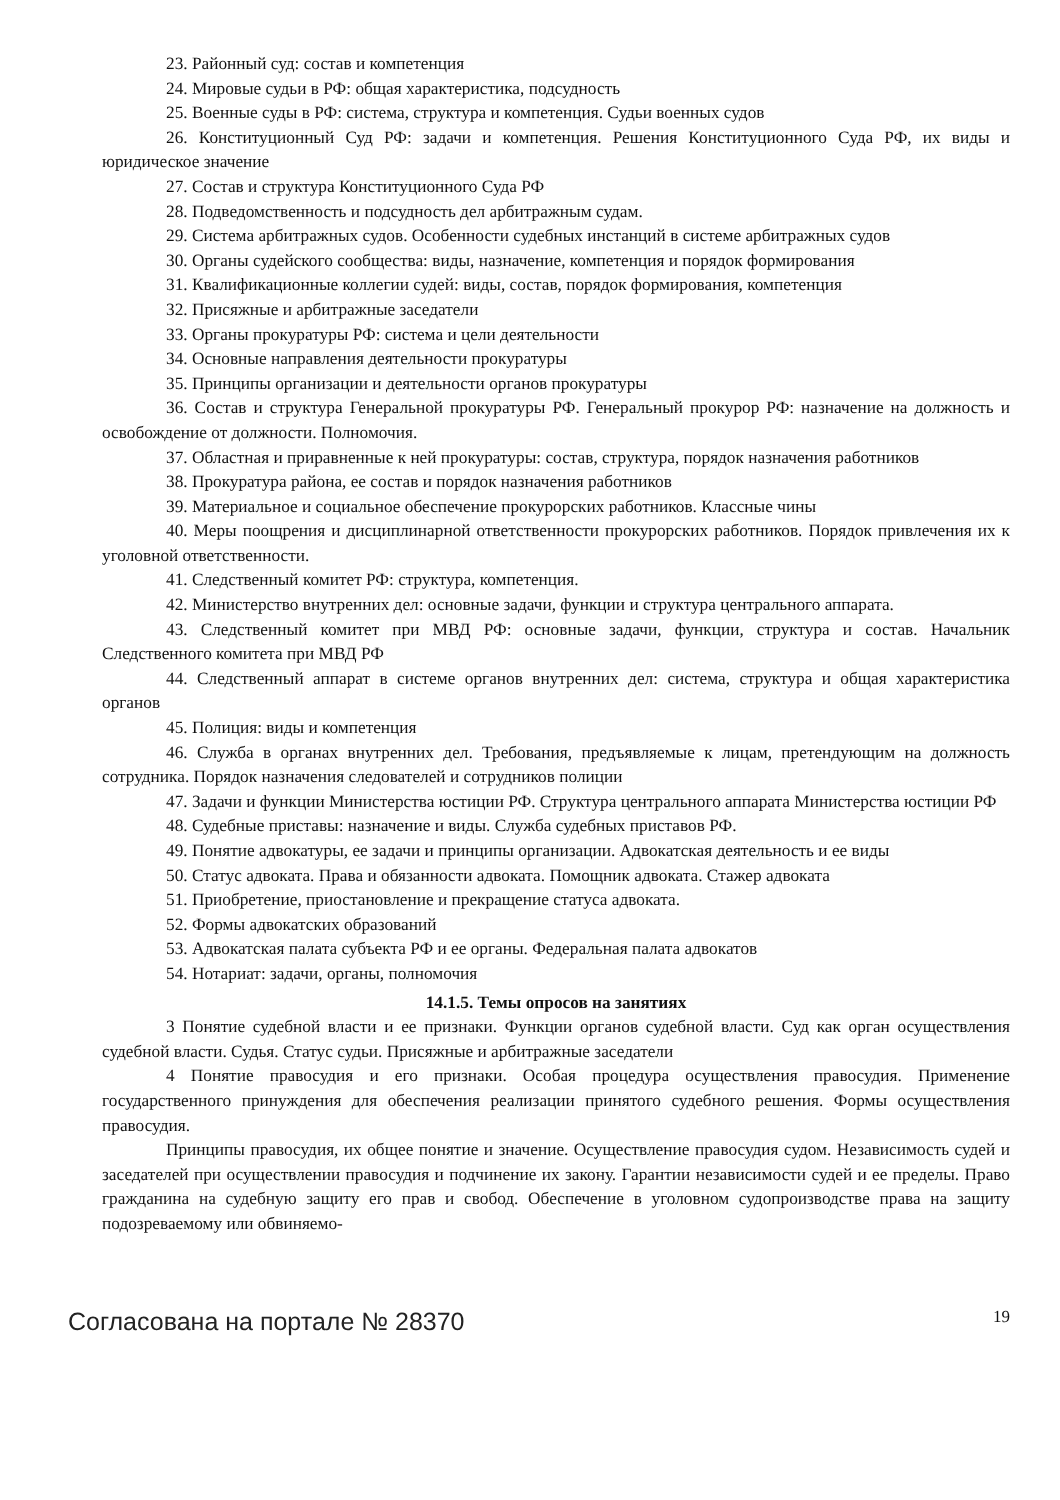23. Районный суд: состав и компетенция
24. Мировые судьи в РФ: общая характеристика, подсудность
25. Военные суды в РФ: система, структура и компетенция. Судьи военных судов
26. Конституционный Суд РФ: задачи и компетенция. Решения Конституционного Суда РФ, их виды и юридическое значение
27. Состав и структура Конституционного Суда РФ
28. Подведомственность и подсудность дел арбитражным судам.
29. Система арбитражных судов. Особенности судебных инстанций в системе арбитражных судов
30. Органы судейского сообщества: виды, назначение, компетенция и порядок формирования
31. Квалификационные коллегии судей: виды, состав, порядок формирования, компетенция
32. Присяжные и арбитражные заседатели
33. Органы прокуратуры РФ: система и цели деятельности
34. Основные направления деятельности прокуратуры
35. Принципы организации и деятельности органов прокуратуры
36. Состав и структура Генеральной прокуратуры РФ. Генеральный прокурор РФ: назначение на должность и освобождение от должности. Полномочия.
37. Областная и приравненные к ней прокуратуры: состав, структура, порядок назначения работников
38. Прокуратура района, ее состав и порядок назначения работников
39. Материальное и социальное обеспечение прокурорских работников. Классные чины
40. Меры поощрения и дисциплинарной ответственности прокурорских работников. Порядок привлечения их к уголовной ответственности.
41. Следственный комитет РФ: структура, компетенция.
42. Министерство внутренних дел: основные задачи, функции и структура центрального аппарата.
43. Следственный комитет при МВД РФ: основные задачи, функции, структура и состав. Начальник Следственного комитета при МВД РФ
44. Следственный аппарат в системе органов внутренних дел: система, структура и общая характеристика органов
45. Полиция: виды и компетенция
46. Служба в органах внутренних дел. Требования, предъявляемые к лицам, претендующим на должность сотрудника. Порядок назначения следователей и сотрудников полиции
47. Задачи и функции Министерства юстиции РФ. Структура центрального аппарата Министерства юстиции РФ
48. Судебные приставы: назначение и виды. Служба судебных приставов РФ.
49. Понятие адвокатуры, ее задачи и принципы организации. Адвокатская деятельность и ее виды
50. Статус адвоката. Права и обязанности адвоката. Помощник адвоката. Стажер адвоката
51. Приобретение, приостановление и прекращение статуса адвоката.
52. Формы адвокатских образований
53. Адвокатская палата субъекта РФ и ее органы. Федеральная палата адвокатов
54. Нотариат: задачи, органы, полномочия
14.1.5. Темы опросов на занятиях
3 Понятие судебной власти и ее признаки. Функции органов судебной власти. Суд как орган осуществления судебной власти. Судья. Статус судьи. Присяжные и арбитражные заседатели
4 Понятие правосудия и его признаки. Особая процедура осуществления правосудия. Применение государственного принуждения для обеспечения реализации принятого судебного решения. Формы осуществления правосудия.
Принципы правосудия, их общее понятие и значение. Осуществление правосудия судом. Независимость судей и заседателей при осуществлении правосудия и подчинение их закону. Гарантии независимости судей и ее пределы. Право гражданина на судебную защиту его прав и свобод. Обеспечение в уголовном судопроизводстве права на защиту подозреваемому или обвиняемо-
Согласована на портале № 28370 19